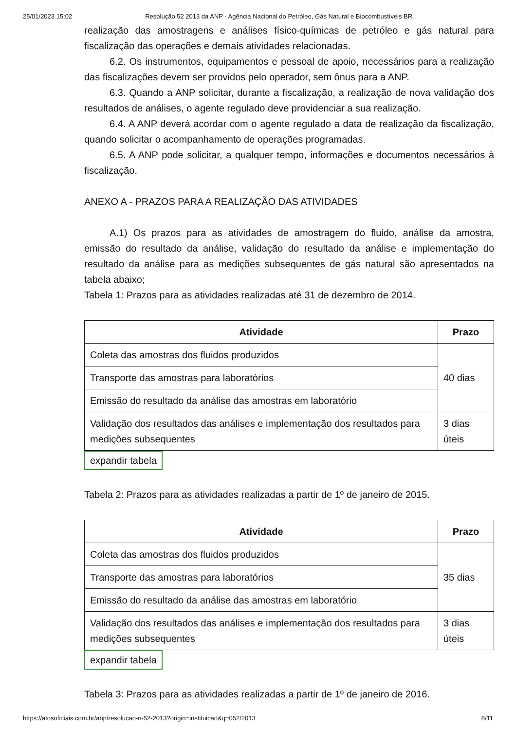25/01/2023 15:02 Resolução 52 2013 da ANP - Agência Nacional do Petróleo, Gás Natural e Biocombustíveis BR
realização das amostragens e análises físico-químicas de petróleo e gás natural para fiscalização das operações e demais atividades relacionadas.
6.2. Os instrumentos, equipamentos e pessoal de apoio, necessários para a realização das fiscalizações devem ser providos pelo operador, sem ônus para a ANP.
6.3. Quando a ANP solicitar, durante a fiscalização, a realização de nova validação dos resultados de análises, o agente regulado deve providenciar a sua realização.
6.4. A ANP deverá acordar com o agente regulado a data de realização da fiscalização, quando solicitar o acompanhamento de operações programadas.
6.5. A ANP pode solicitar, a qualquer tempo, informações e documentos necessários à fiscalização.
ANEXO A - PRAZOS PARA A REALIZAÇÃO DAS ATIVIDADES
A.1) Os prazos para as atividades de amostragem do fluido, análise da amostra, emissão do resultado da análise, validação do resultado da análise e implementação do resultado da análise para as medições subsequentes de gás natural são apresentados na tabela abaixo;
Tabela 1: Prazos para as atividades realizadas até 31 de dezembro de 2014.
| Atividade | Prazo |
| --- | --- |
| Coleta das amostras dos fluidos produzidos | 40 dias |
| Transporte das amostras para laboratórios | |
| Emissão do resultado da análise das amostras em laboratório | |
| Validação dos resultados das análises e implementação dos resultados para medições subsequentes | 3 dias úteis |
expandir tabela
Tabela 2: Prazos para as atividades realizadas a partir de 1º de janeiro de 2015.
| Atividade | Prazo |
| --- | --- |
| Coleta das amostras dos fluidos produzidos | 35 dias |
| Transporte das amostras para laboratórios | |
| Emissão do resultado da análise das amostras em laboratório | |
| Validação dos resultados das análises e implementação dos resultados para medições subsequentes | 3 dias úteis |
expandir tabela
Tabela 3: Prazos para as atividades realizadas a partir de 1º de janeiro de 2016.
https://atosoficiais.com.br/anp/resolucao-n-52-2013?origin=instituicao&q=052/2013 8/11